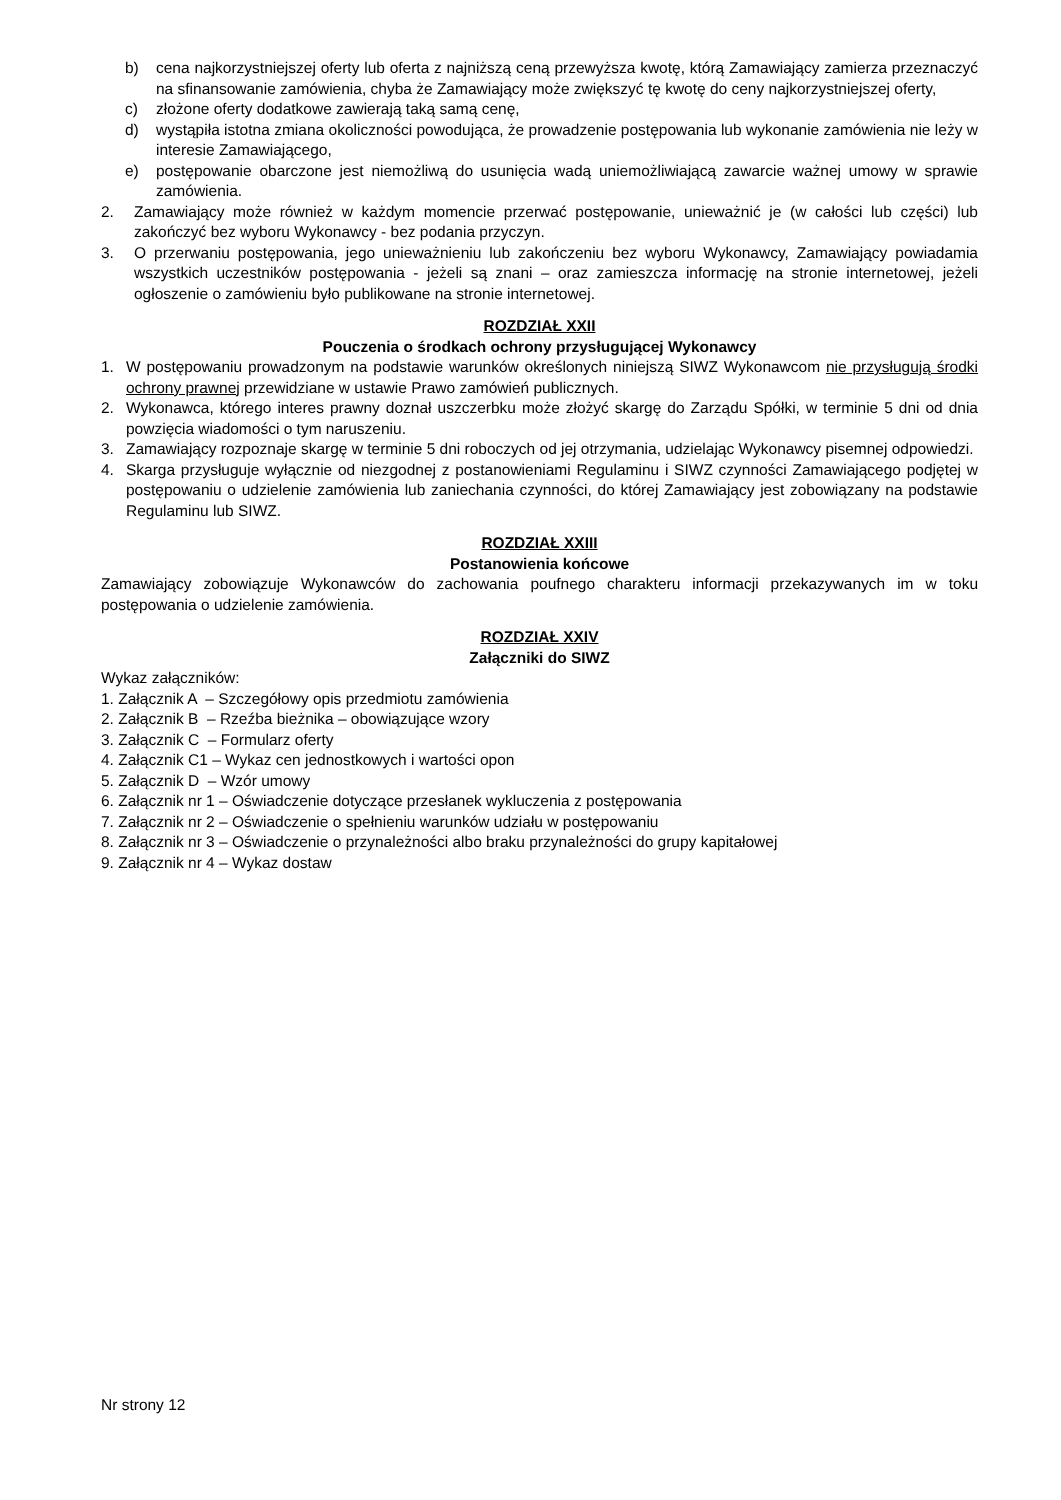b) cena najkorzystniejszej oferty lub oferta z najniższą ceną przewyższa kwotę, którą Zamawiający zamierza przeznaczyć na sfinansowanie zamówienia, chyba że Zamawiający może zwiększyć tę kwotę do ceny najkorzystniejszej oferty,
c) złożone oferty dodatkowe zawierają taką samą cenę,
d) wystąpiła istotna zmiana okoliczności powodująca, że prowadzenie postępowania lub wykonanie zamówienia nie leży w interesie Zamawiającego,
e) postępowanie obarczone jest niemożliwą do usunięcia wadą uniemożliwiającą zawarcie ważnej umowy w sprawie zamówienia.
2. Zamawiający może również w każdym momencie przerwać postępowanie, unieważnić je (w całości lub części) lub zakończyć bez wyboru Wykonawcy - bez podania przyczyn.
3. O przerwaniu postępowania, jego unieważnieniu lub zakończeniu bez wyboru Wykonawcy, Zamawiający powiadamia wszystkich uczestników postępowania - jeżeli są znani – oraz zamieszcza informację na stronie internetowej, jeżeli ogłoszenie o zamówieniu było publikowane na stronie internetowej.
ROZDZIAŁ XXII
Pouczenia o środkach ochrony przysługującej Wykonawcy
1. W postępowaniu prowadzonym na podstawie warunków określonych niniejszą SIWZ Wykonawcom nie przysługują środki ochrony prawnej przewidziane w ustawie Prawo zamówień publicznych.
2. Wykonawca, którego interes prawny doznał uszczerbku może złożyć skargę do Zarządu Spółki, w terminie 5 dni od dnia powzięcia wiadomości o tym naruszeniu.
3. Zamawiający rozpoznaje skargę w terminie 5 dni roboczych od jej otrzymania, udzielając Wykonawcy pisemnej odpowiedzi.
4. Skarga przysługuje wyłącznie od niezgodnej z postanowieniami Regulaminu i SIWZ czynności Zamawiającego podjętej w postępowaniu o udzielenie zamówienia lub zaniechania czynności, do której Zamawiający jest zobowiązany na podstawie Regulaminu lub SIWZ.
ROZDZIAŁ XXIII
Postanowienia końcowe
Zamawiający zobowiązuje Wykonawców do zachowania poufnego charakteru informacji przekazywanych im w toku postępowania o udzielenie zamówienia.
ROZDZIAŁ XXIV
Załączniki do SIWZ
Wykaz załączników:
1. Załącznik A – Szczegółowy opis przedmiotu zamówienia
2. Załącznik B – Rzeźba bieżnika – obowiązujące wzory
3. Załącznik C – Formularz oferty
4. Załącznik C1 – Wykaz cen jednostkowych i wartości opon
5. Załącznik D – Wzór umowy
6. Załącznik nr 1 – Oświadczenie dotyczące przesłanek wykluczenia z postępowania
7. Załącznik nr 2 – Oświadczenie o spełnieniu warunków udziału w postępowaniu
8. Załącznik nr 3 – Oświadczenie o przynależności albo braku przynależności do grupy kapitałowej
9. Załącznik nr 4 – Wykaz dostaw
Nr strony 12